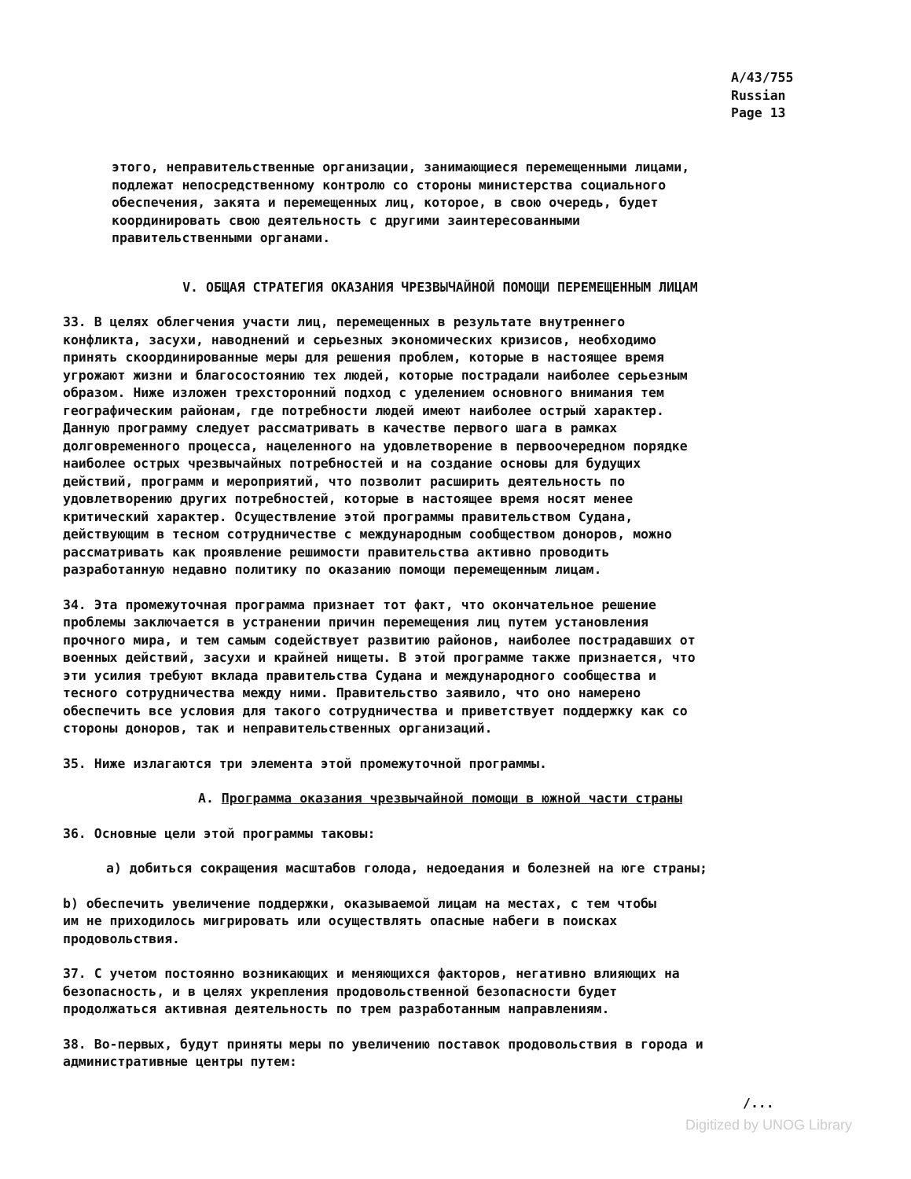A/43/755
Russian
Page 13
этого, неправительственные организации, занимающиеся перемещенными лицами, подлежат непосредственному контролю со стороны министерства социального обеспечения, закята и перемещенных лиц, которое, в свою очередь, будет координировать свою деятельность с другими заинтересованными правительственными органами.
V. ОБЩАЯ СТРАТЕГИЯ ОКАЗАНИЯ ЧРЕЗВЫЧАЙНОЙ ПОМОЩИ ПЕРЕМЕЩЕННЫМ ЛИЦАМ
33. В целях облегчения участи лиц, перемещенных в результате внутреннего конфликта, засухи, наводнений и серьезных экономических кризисов, необходимо принять скоординированные меры для решения проблем, которые в настоящее время угрожают жизни и благосостоянию тех людей, которые пострадали наиболее серьезным образом. Ниже изложен трехсторонний подход с уделением основного внимания тем географическим районам, где потребности людей имеют наиболее острый характер. Данную программу следует рассматривать в качестве первого шага в рамках долговременного процесса, нацеленного на удовлетворение в первоочередном порядке наиболее острых чрезвычайных потребностей и на создание основы для будущих действий, программ и мероприятий, что позволит расширить деятельность по удовлетворению других потребностей, которые в настоящее время носят менее критический характер. Осуществление этой программы правительством Судана, действующим в тесном сотрудничестве с международным сообществом доноров, можно рассматривать как проявление решимости правительства активно проводить разработанную недавно политику по оказанию помощи перемещенным лицам.
34. Эта промежуточная программа признает тот факт, что окончательное решение проблемы заключается в устранении причин перемещения лиц путем установления прочного мира, и тем самым содействует развитию районов, наиболее пострадавших от военных действий, засухи и крайней нищеты. В этой программе также признается, что эти усилия требуют вклада правительства Судана и международного сообщества и тесного сотрудничества между ними. Правительство заявило, что оно намерено обеспечить все условия для такого сотрудничества и приветствует поддержку как со стороны доноров, так и неправительственных организаций.
35. Ниже излагаются три элемента этой промежуточной программы.
A. Программа оказания чрезвычайной помощи в южной части страны
36. Основные цели этой программы таковы:
a) добиться сокращения масштабов голода, недоедания и болезней на юге страны;
b) обеспечить увеличение поддержки, оказываемой лицам на местах, с тем чтобы им не приходилось мигрировать или осуществлять опасные набеги в поисках продовольствия.
37. С учетом постоянно возникающих и меняющихся факторов, негативно влияющих на безопасность, и в целях укрепления продовольственной безопасности будет продолжаться активная деятельность по трем разработанным направлениям.
38. Во-первых, будут приняты меры по увеличению поставок продовольствия в города и административные центры путем:
/...
Digitized by UNOG Library